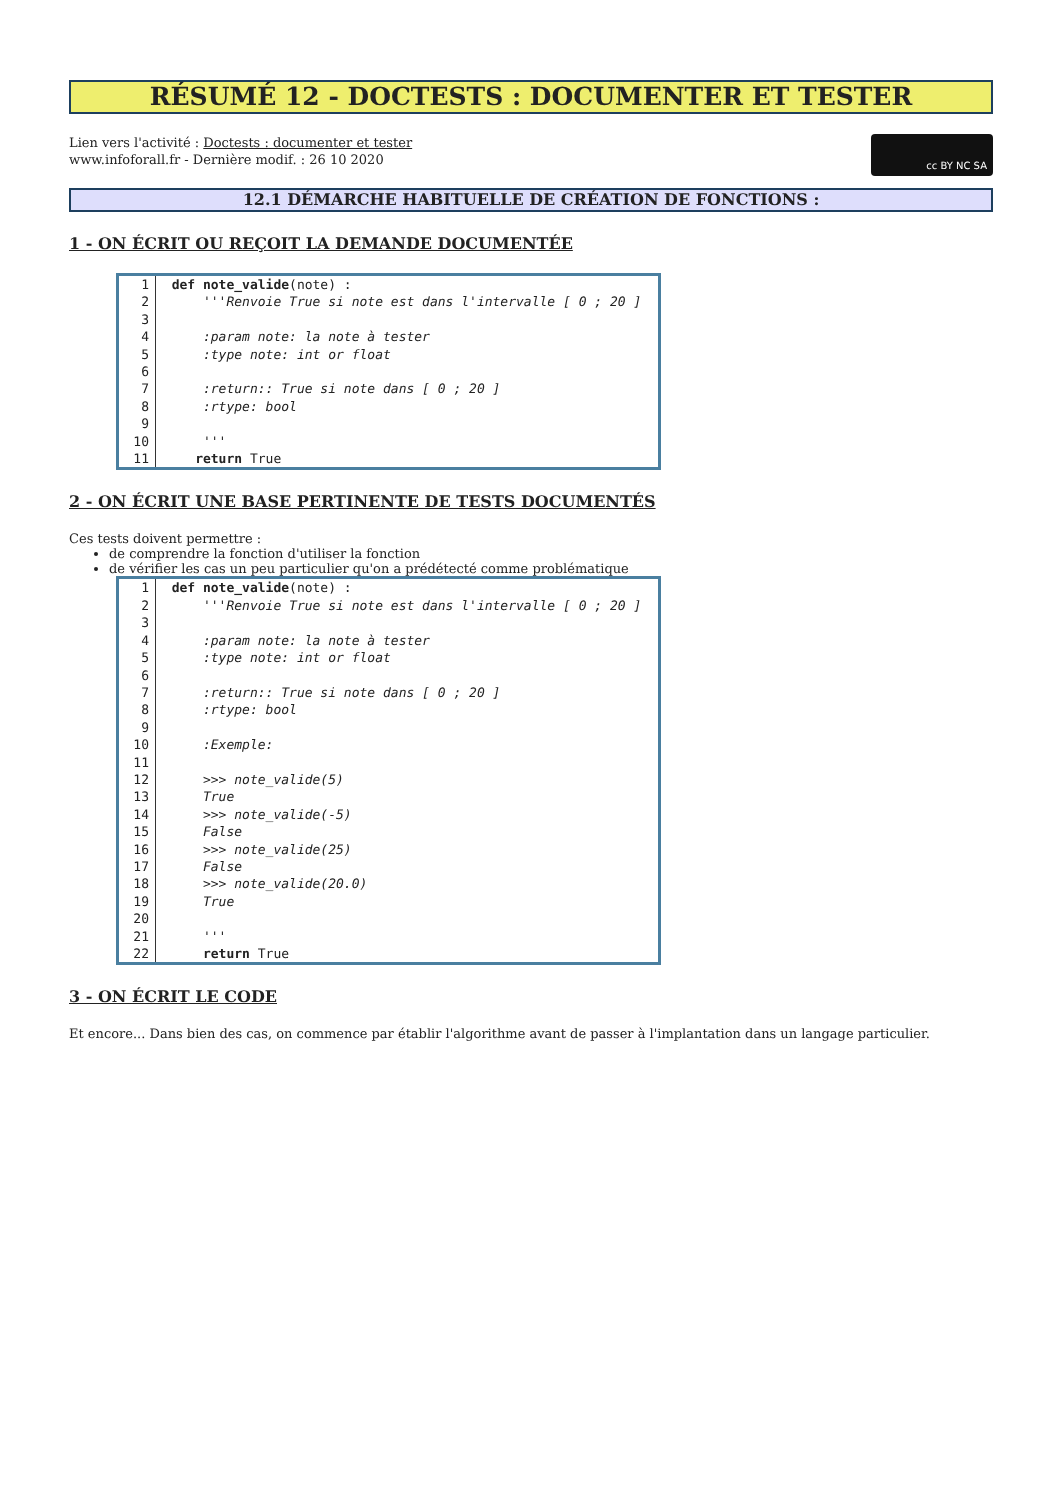RÉSUMÉ 12 - DOCTESTS : DOCUMENTER ET TESTER
Lien vers l'activité : Doctests : documenter et tester
www.infoforall.fr - Dernière modif. : 26 10 2020
cc BY NC SA
12.1 DÉMARCHE HABITUELLE DE CRÉATION DE FONCTIONS :
1 - ON ÉCRIT OU REÇOIT LA DEMANDE DOCUMENTÉE
| 1 | def note_valide (note) : |
| 2 | '''Renvoie True si note est dans l'intervalle [ 0 ; 20 ] |
| 3 | |
| 4 | :param note: la note à tester |
| 5 | :type note: int or float |
| 6 | |
| 7 | :return:: True si note dans [ 0 ; 20 ] |
| 8 | :rtype: bool |
| 9 | |
| 10 | ''' |
| 11 | return True |
2 - ON ÉCRIT UNE BASE PERTINENTE DE TESTS DOCUMENTÉS
Ces tests doivent permettre :
de comprendre la fonction d'utiliser la fonction
de vérifier les cas un peu particulier qu'on a prédétecté comme problématique
| 1 | def note_valide (note) : |
| 2 | '''Renvoie True si note est dans l'intervalle [ 0 ; 20 ] |
| 3 | |
| 4 | :param note: la note à tester |
| 5 | :type note: int or float |
| 6 | |
| 7 | :return:: True si note dans [ 0 ; 20 ] |
| 8 | :rtype: bool |
| 9 | |
| 10 | :Exemple: |
| 11 | |
| 12 | >>> note_valide(5) |
| 13 | True |
| 14 | >>> note_valide(-5) |
| 15 | False |
| 16 | >>> note_valide(25) |
| 17 | False |
| 18 | >>> note_valide(20.0) |
| 19 | True |
| 20 | |
| 21 | ''' |
| 22 | return True |
3 - ON ÉCRIT LE CODE
Et encore... Dans bien des cas, on commence par établir l'algorithme avant de passer à l'implantation dans un langage particulier.